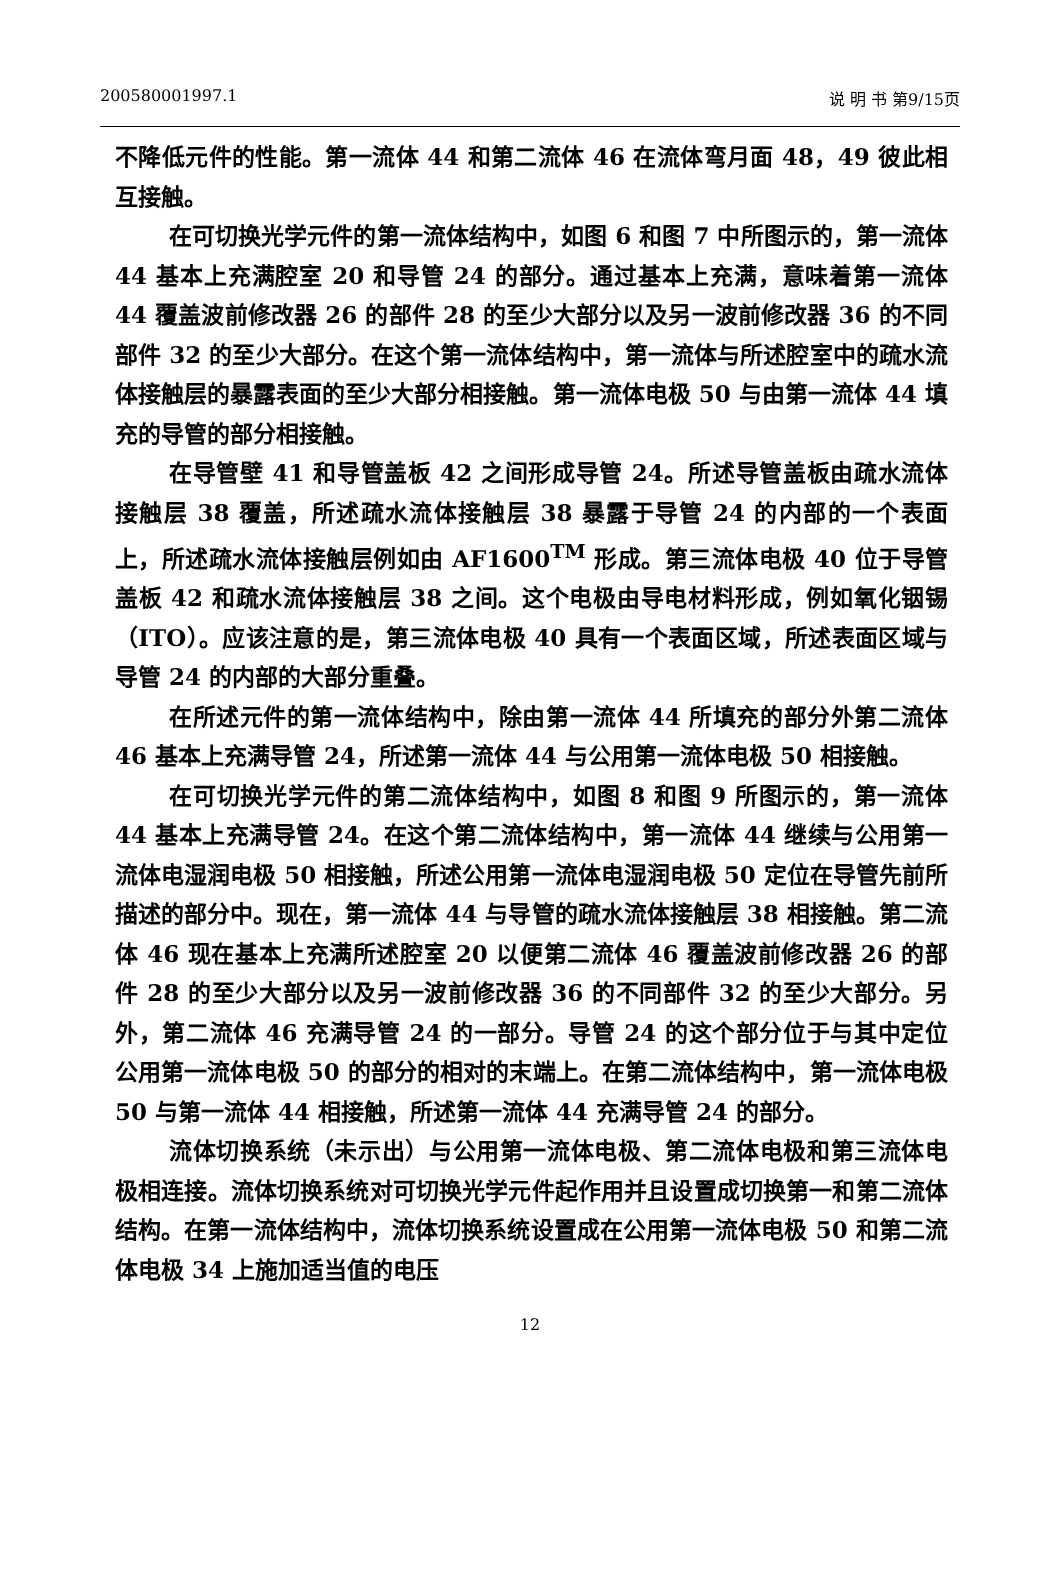200580001997.1 说 明 书 第9/15页
不降低元件的性能。第一流体 44 和第二流体 46 在流体弯月面 48，49 彼此相互接触。
在可切换光学元件的第一流体结构中，如图 6 和图 7 中所图示的，第一流体 44 基本上充满腔室 20 和导管 24 的部分。通过基本上充满，意味着第一流体 44 覆盖波前修改器 26 的部件 28 的至少大部分以及另一波前修改器 36 的不同部件 32 的至少大部分。在这个第一流体结构中，第一流体与所述腔室中的疏水流体接触层的暴露表面的至少大部分相接触。第一流体电极 50 与由第一流体 44 填充的导管的部分相接触。
在导管壁 41 和导管盖板 42 之间形成导管 24。所述导管盖板由疏水流体接触层 38 覆盖，所述疏水流体接触层 38 暴露于导管 24 的内部的一个表面上，所述疏水流体接触层例如由 AF1600<sup>TM</sup> 形成。第三流体电极 40 位于导管盖板 42 和疏水流体接触层 38 之间。这个电极由导电材料形成，例如氧化铟锡（ITO）。应该注意的是，第三流体电极 40 具有一个表面区域，所述表面区域与导管 24 的内部的大部分重叠。
在所述元件的第一流体结构中，除由第一流体 44 所填充的部分外第二流体 46 基本上充满导管 24，所述第一流体 44 与公用第一流体电极 50 相接触。
在可切换光学元件的第二流体结构中，如图 8 和图 9 所图示的，第一流体 44 基本上充满导管 24。在这个第二流体结构中，第一流体 44 继续与公用第一流体电湿润电极 50 相接触，所述公用第一流体电湿润电极 50 定位在导管先前所描述的部分中。现在，第一流体 44 与导管的疏水流体接触层 38 相接触。第二流体 46 现在基本上充满所述腔室 20 以便第二流体 46 覆盖波前修改器 26 的部件 28 的至少大部分以及另一波前修改器 36 的不同部件 32 的至少大部分。另外，第二流体 46 充满导管 24 的一部分。导管 24 的这个部分位于与其中定位公用第一流体电极 50 的部分的相对的末端上。在第二流体结构中，第一流体电极 50 与第一流体 44 相接触，所述第一流体 44 充满导管 24 的部分。
流体切换系统（未示出）与公用第一流体电极、第二流体电极和第三流体电极相连接。流体切换系统对可切换光学元件起作用并且设置成切换第一和第二流体结构。在第一流体结构中，流体切换系统设置成在公用第一流体电极 50 和第二流体电极 34 上施加适当值的电压
12